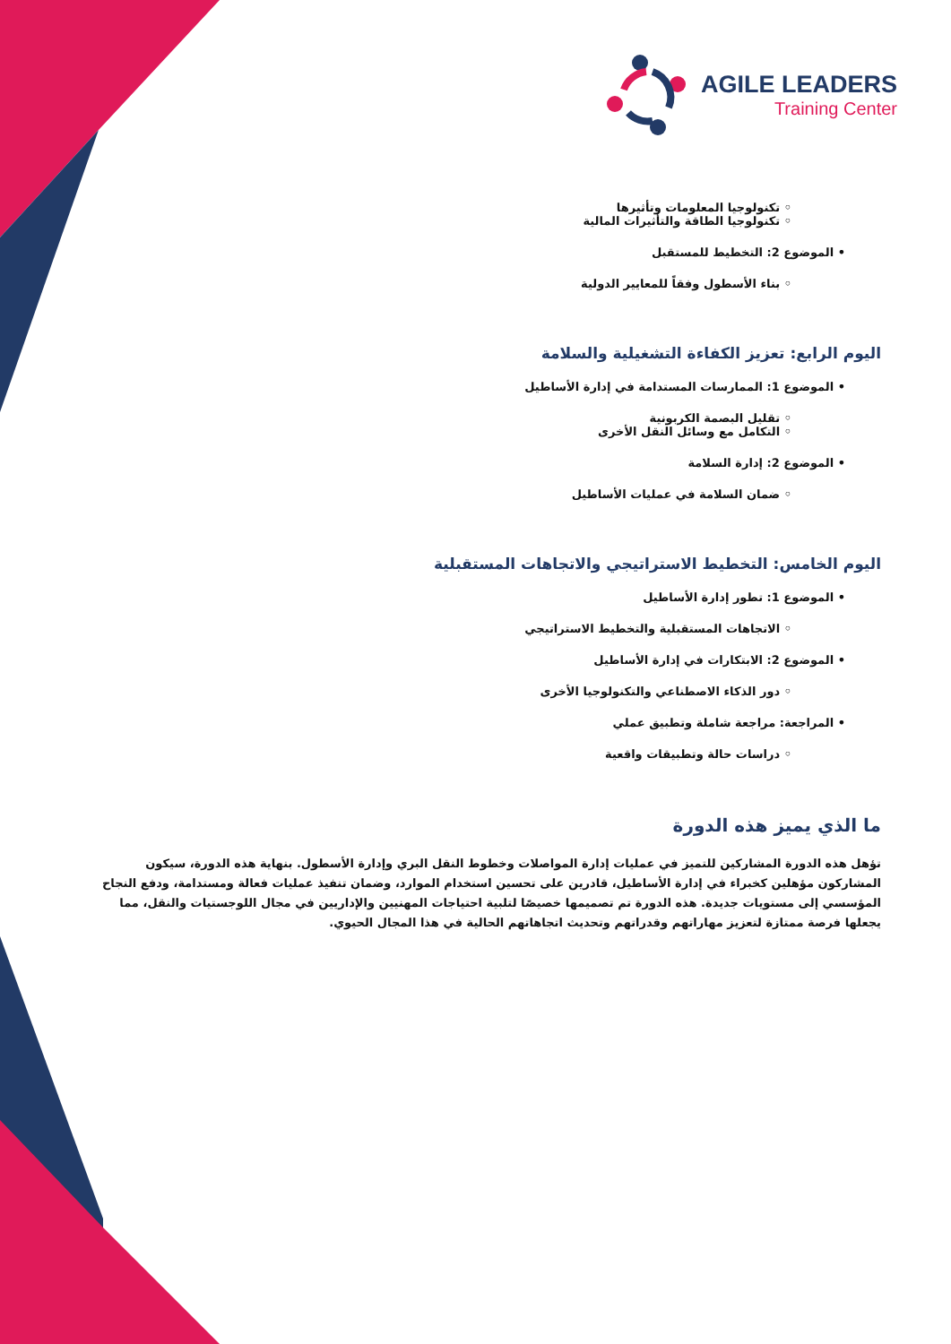AGILE LEADERS
Training Center
◦ تكنولوجيا المعلومات وتأثيرها
◦ تكنولوجيا الطاقة والتأثيرات المالية
• الموضوع 2: التخطيط للمستقبل
◦ بناء الأسطول وفقاً للمعايير الدولية
اليوم الرابع: تعزيز الكفاءة التشغيلية والسلامة
• الموضوع 1: الممارسات المستدامة في إدارة الأساطيل
◦ تقليل البصمة الكربونية
◦ التكامل مع وسائل النقل الأخرى
• الموضوع 2: إدارة السلامة
◦ ضمان السلامة في عمليات الأساطيل
اليوم الخامس: التخطيط الاستراتيجي والاتجاهات المستقبلية
• الموضوع 1: تطور إدارة الأساطيل
◦ الاتجاهات المستقبلية والتخطيط الاستراتيجي
• الموضوع 2: الابتكارات في إدارة الأساطيل
◦ دور الذكاء الاصطناعي والتكنولوجيا الأخرى
• المراجعة: مراجعة شاملة وتطبيق عملي
◦ دراسات حالة وتطبيقات واقعية
ما الذي يميز هذه الدورة
تؤهل هذه الدورة المشاركين للتميز في عمليات إدارة المواصلات وخطوط النقل البري وإدارة الأسطول. بنهاية هذه الدورة، سيكون المشاركون مؤهلين كخبراء في إدارة الأساطيل، قادرين على تحسين استخدام الموارد، وضمان تنفيذ عمليات فعالة ومستدامة، ودفع النجاح المؤسسي إلى مستويات جديدة. هذه الدورة تم تصميمها خصيصًا لتلبية احتياجات المهنيين والإداريين في مجال اللوجستيات والنقل، مما يجعلها فرصة ممتازة لتعزيز مهاراتهم وقدراتهم وتحديث اتجاهاتهم الحالية في هذا المجال الحيوي.